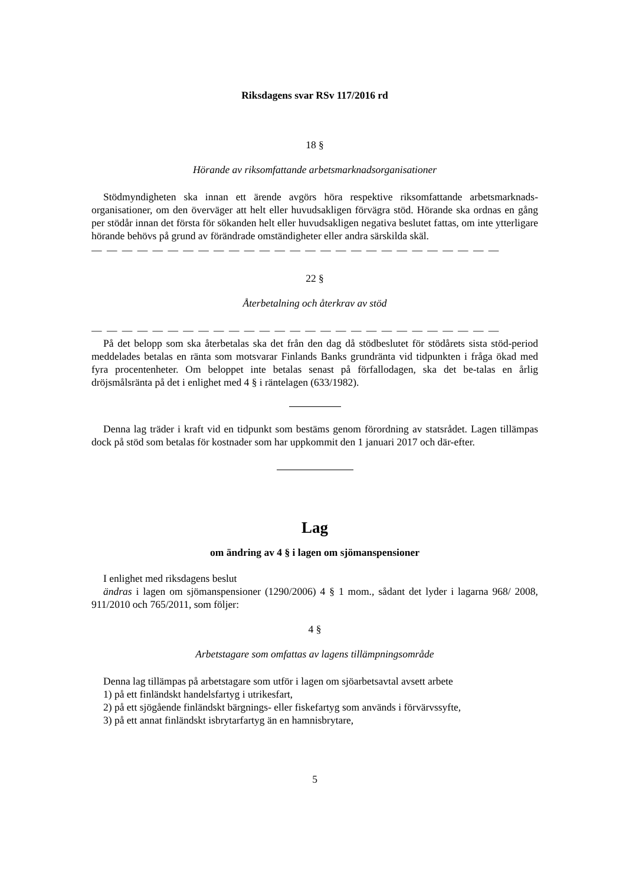Riksdagens svar RSv 117/2016 rd
18 §
Hörande av riksomfattande arbetsmarknadsorganisationer
Stödmyndigheten ska innan ett ärende avgörs höra respektive riksomfattande arbetsmarknads-organisationer, om den överväger att helt eller huvudsakligen förvägra stöd. Hörande ska ordnas en gång per stödår innan det första för sökanden helt eller huvudsakligen negativa beslutet fattas, om inte ytterligare hörande behövs på grund av förändrade omständigheter eller andra särskilda skäl.
— — — — — — — — — — — — — — — — — — — — — — — — — — —
22 §
Återbetalning och återkrav av stöd
— — — — — — — — — — — — — — — — — — — — — — — — — — —
På det belopp som ska återbetalas ska det från den dag då stödbeslutet för stödårets sista stöd-period meddelades betalas en ränta som motsvarar Finlands Banks grundränta vid tidpunkten i fråga ökad med fyra procentenheter. Om beloppet inte betalas senast på förfallodagen, ska det be-talas en årlig dröjsmålsränta på det i enlighet med 4 § i räntelagen (633/1982).
Denna lag träder i kraft vid en tidpunkt som bestäms genom förordning av statsrådet. Lagen tillämpas dock på stöd som betalas för kostnader som har uppkommit den 1 januari 2017 och där-efter.
Lag
om ändring av 4 § i lagen om sjömanspensioner
I enlighet med riksdagens beslut
ändras i lagen om sjömanspensioner (1290/2006) 4 § 1 mom., sådant det lyder i lagarna 968/ 2008, 911/2010 och 765/2011, som följer:
4 §
Arbetstagare som omfattas av lagens tillämpningsområde
Denna lag tillämpas på arbetstagare som utför i lagen om sjöarbetsavtal avsett arbete
1) på ett finländskt handelsfartyg i utrikesfart,
2) på ett sjögående finländskt bärgnings- eller fiskefartyg som används i förvärvssyfte,
3) på ett annat finländskt isbrytarfartyg än en hamnisbrytare,
5